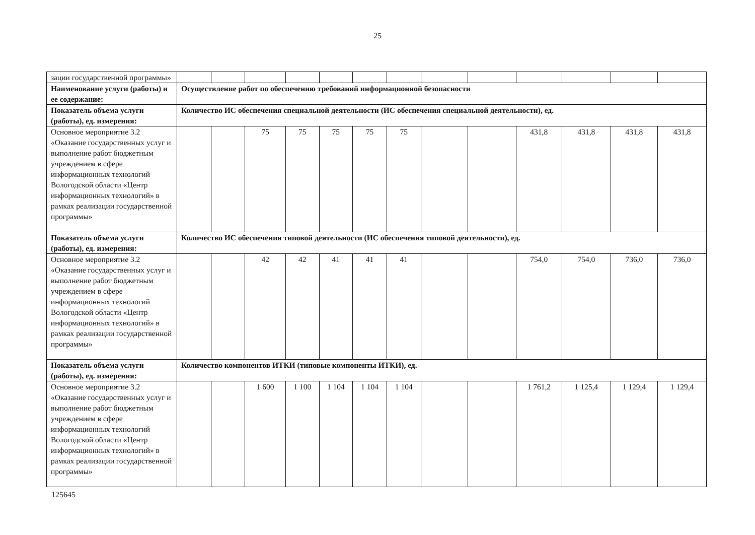25
| зации государственной программы» | | | | | | | | | | | | | |
| Наименование услуги (работы) и ее содержание: | Осуществление работ по обеспечению требований информационной безопасности | | | | | | | | | | | | |
| Показатель объема услуги (работы), ед. измерения: | Количество ИС обеспечения специальной деятельности (ИС обеспечения специальной деятельности), ед. | | | | | | | | | | | | |
| Основное мероприятие 3.2 «Оказание государственных услуг и выполнение работ бюджетным учреждением в сфере информационных технологий Вологодской области «Центр информационных технологий» в рамках реализации государственной программы» | | | 75 | 75 | 75 | 75 | 75 | | | 431,8 | 431,8 | 431,8 | 431,8 |
| Показатель объема услуги (работы), ед. измерения: | Количество ИС обеспечения типовой деятельности (ИС обеспечения типовой деятельности), ед. | | | | | | | | | | | | |
| Основное мероприятие 3.2 «Оказание государственных услуг и выполнение работ бюджетным учреждением в сфере информационных технологий Вологодской области «Центр информационных технологий» в рамках реализации государственной программы» | | | 42 | 42 | 41 | 41 | 41 | | | 754,0 | 754,0 | 736,0 | 736,0 |
| Показатель объема услуги (работы), ед. измерения: | Количество компонентов ИТКИ (типовые компоненты ИТКИ), ед. | | | | | | | | | | | | |
| Основное мероприятие 3.2 «Оказание государственных услуг и выполнение работ бюджетным учреждением в сфере информационных технологий Вологодской области «Центр информационных технологий» в рамках реализации государственной программы» | | | 1 600 | 1 100 | 1 104 | 1 104 | 1 104 | | | 1 761,2 | 1 125,4 | 1 129,4 | 1 129,4 |
125645